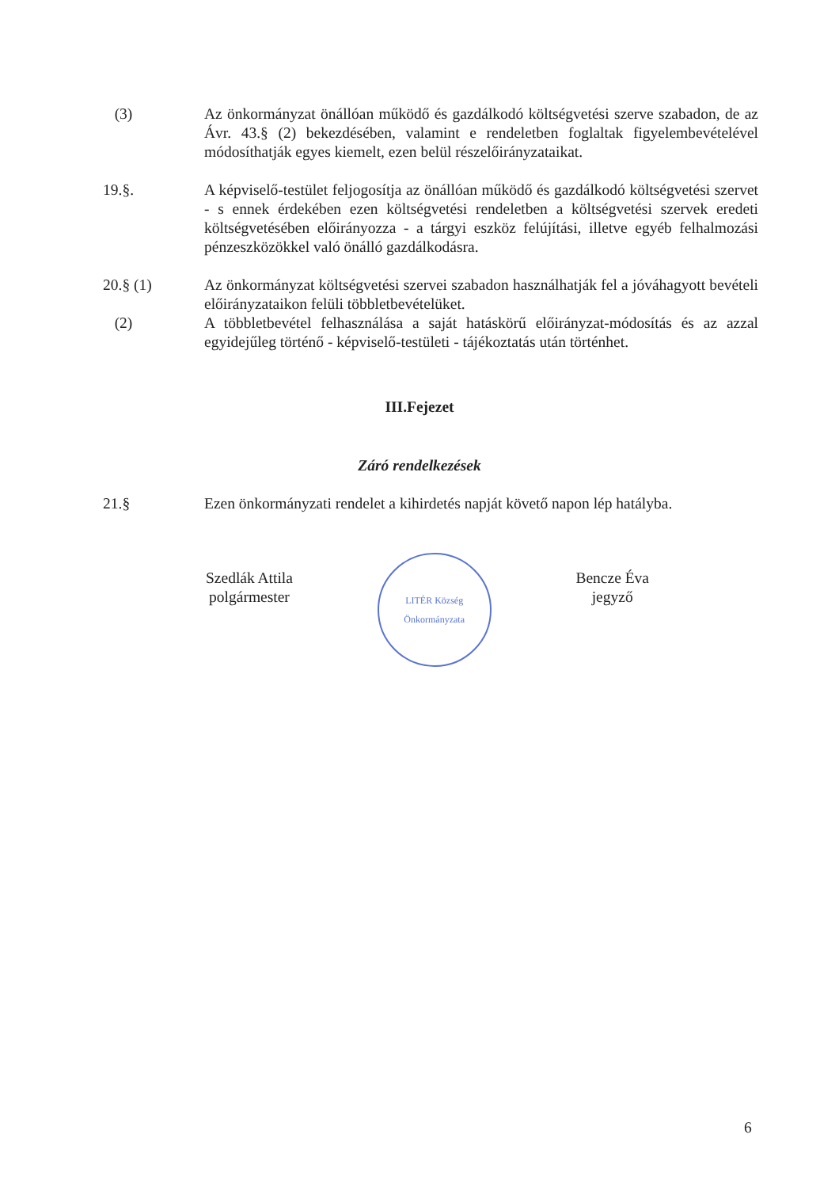(3) Az önkormányzat önállóan működő és gazdálkodó költségvetési szerve szabadon, de az Ávr. 43.§ (2) bekezdésében, valamint e rendeletben foglaltak figyelembevételével módosíthatják egyes kiemelt, ezen belül részelőirányzataikat.
19.§. A képviselő-testület feljogosítja az önállóan működő és gazdálkodó költségvetési szervet - s ennek érdekében ezen költségvetési rendeletben a költségvetési szervek eredeti költségvetésében előirányozza - a tárgyi eszköz felújítási, illetve egyéb felhalmozási pénzeszközökkel való önálló gazdálkodásra.
20.§ (1) Az önkormányzat költségvetési szervei szabadon használhatják fel a jóváhagyott bevételi előirányzataikon felüli többletbevételüket.
(2) A többletbevétel felhasználása a saját hatáskörű előirányzat-módosítás és az azzal egyidejűleg történő - képviselő-testületi - tájékoztatás után történhet.
III.Fejezet
Záró rendelkezések
21.§ Ezen önkormányzati rendelet a kihirdetés napját követő napon lép hatályba.
Szedlák Attila
polgármester
LITÉR Község Önkormányzata
Bencze Éva
jegyző
6